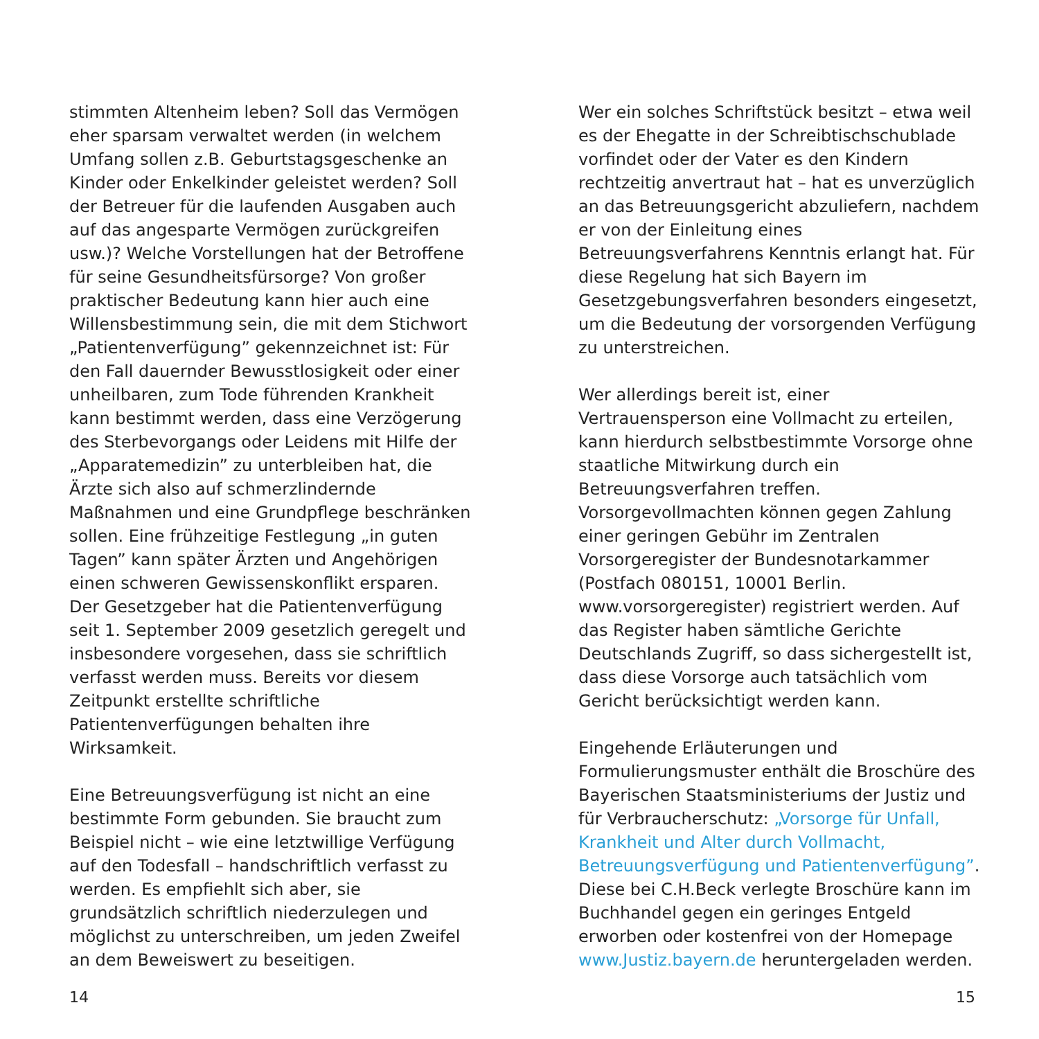stimmten Altenheim leben? Soll das Vermögen eher sparsam verwaltet werden (in welchem Umfang sollen z.B. Geburtstagsgeschenke an Kinder oder Enkelkinder geleistet werden? Soll der Betreuer für die laufenden Ausgaben auch auf das angesparte Vermögen zurückgreifen usw.)? Welche Vorstellungen hat der Betroffene für seine Gesundheitsfürsorge? Von großer praktischer Bedeutung kann hier auch eine Willensbestimmung sein, die mit dem Stichwort „Patientenverfügung” gekennzeichnet ist: Für den Fall dauernder Bewusstlosigkeit oder einer unheilbaren, zum Tode führenden Krankheit kann bestimmt werden, dass eine Verzögerung des Sterbevorgangs oder Leidens mit Hilfe der „Apparatemedizin” zu unterbleiben hat, die Ärzte sich also auf schmerzlindernde Maßnahmen und eine Grundpflege beschränken sollen. Eine frühzeitige Festlegung „in guten Tagen” kann später Ärzten und Angehörigen einen schweren Gewissenskonflikt ersparen. Der Gesetzgeber hat die Patientenverfügung seit 1. September 2009 gesetzlich geregelt und insbesondere vorgesehen, dass sie schriftlich verfasst werden muss. Bereits vor diesem Zeitpunkt erstellte schriftliche Patientenverfügungen behalten ihre Wirksamkeit.
Eine Betreuungsverfügung ist nicht an eine bestimmte Form gebunden. Sie braucht zum Beispiel nicht – wie eine letztwillige Verfügung auf den Todesfall – handschriftlich verfasst zu werden. Es empfiehlt sich aber, sie grundsätzlich schriftlich niederzulegen und möglichst zu unterschreiben, um jeden Zweifel an dem Beweiswert zu beseitigen.
Wer ein solches Schriftstück besitzt – etwa weil es der Ehegatte in der Schreibtischschublade vorfindet oder der Vater es den Kindern rechtzeitig anvertraut hat – hat es unverzüglich an das Betreuungsgericht abzuliefern, nachdem er von der Einleitung eines Betreuungsverfahrens Kenntnis erlangt hat. Für diese Regelung hat sich Bayern im Gesetzgebungsverfahren besonders eingesetzt, um die Bedeutung der vorsorgenden Verfügung zu unterstreichen.
Wer allerdings bereit ist, einer Vertrauensperson eine Vollmacht zu erteilen, kann hierdurch selbstbestimmte Vorsorge ohne staatliche Mitwirkung durch ein Betreuungsverfahren treffen. Vorsorgevollmachten können gegen Zahlung einer geringen Gebühr im Zentralen Vorsorgeregister der Bundesnotarkammer (Postfach 080151, 10001 Berlin. www.vorsorgeregister) registriert werden. Auf das Register haben sämtliche Gerichte Deutschlands Zugriff, so dass sichergestellt ist, dass diese Vorsorge auch tatsächlich vom Gericht berücksichtigt werden kann.
Eingehende Erläuterungen und Formulierungsmuster enthält die Broschüre des Bayerischen Staatsministeriums der Justiz und für Verbraucherschutz: „Vorsorge für Unfall, Krankheit und Alter durch Vollmacht, Betreuungsverfügung und Patientenverfügung”. Diese bei C.H.Beck verlegte Broschüre kann im Buchhandel gegen ein geringes Entgeld erworben oder kostenfrei von der Homepage www.Justiz.bayern.de heruntergeladen werden.
14 15